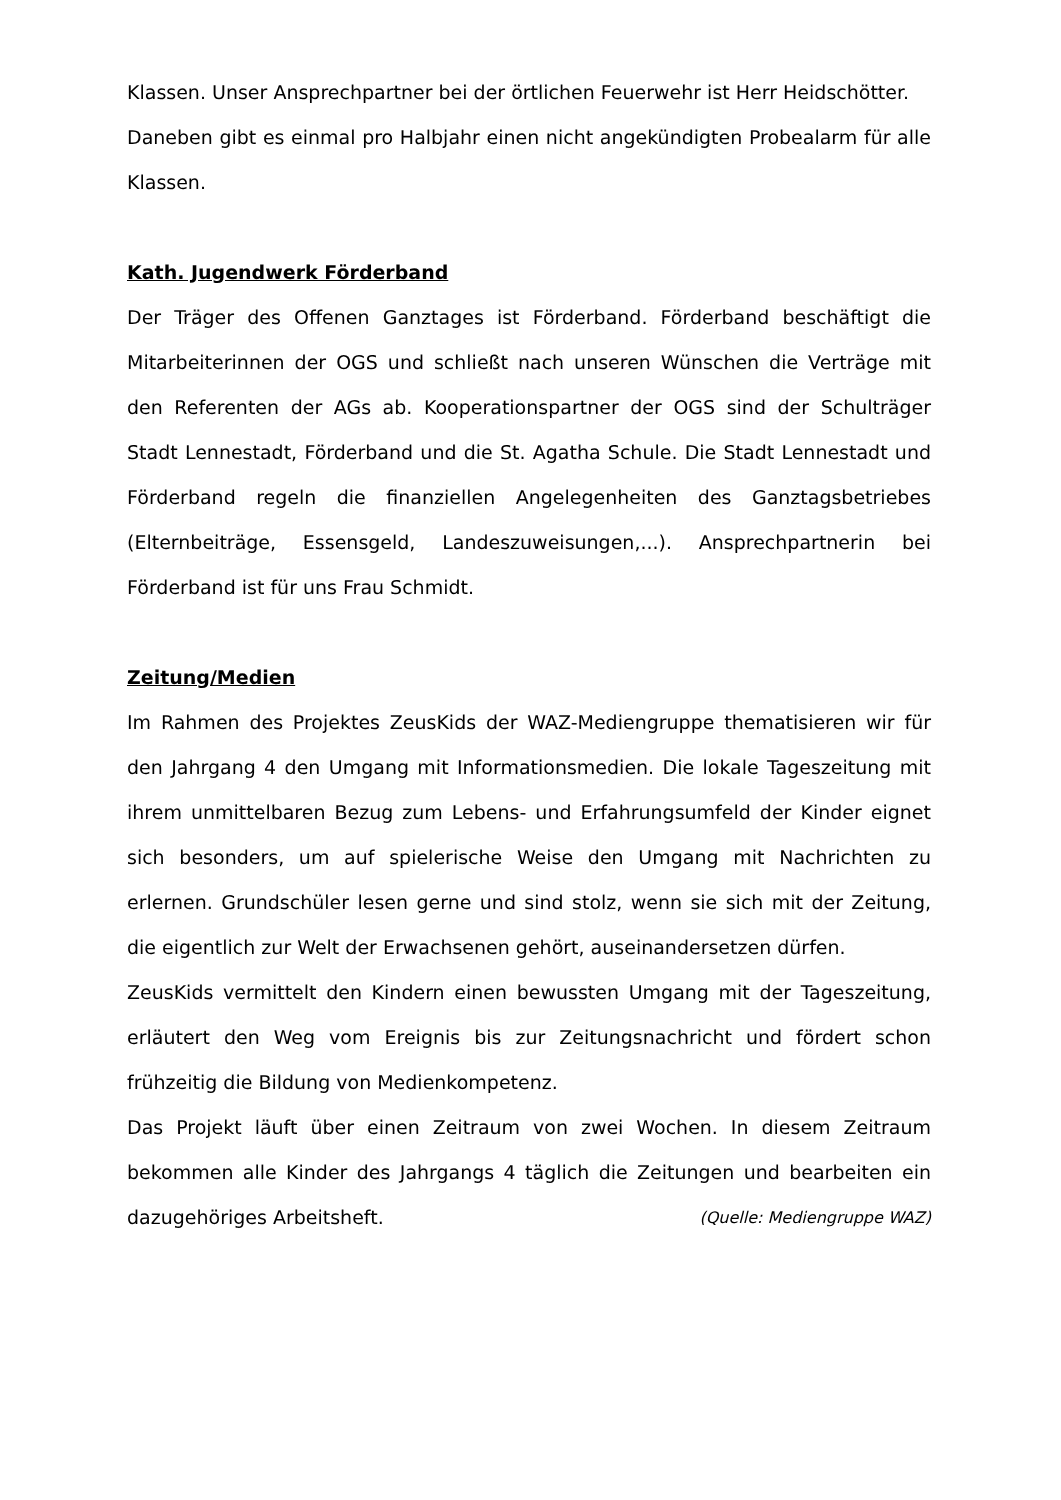Klassen. Unser Ansprechpartner bei der örtlichen Feuerwehr ist Herr Heidschötter.
Daneben gibt es einmal pro Halbjahr einen nicht angekündigten Probealarm für alle Klassen.
Kath. Jugendwerk Förderband
Der Träger des Offenen Ganztages ist Förderband. Förderband beschäftigt die Mitarbeiterinnen der OGS und schließt nach unseren Wünschen die Verträge mit den Referenten der AGs ab. Kooperationspartner der OGS sind der Schulträger Stadt Lennestadt, Förderband und die St. Agatha Schule. Die Stadt Lennestadt und Förderband regeln die finanziellen Angelegenheiten des Ganztagsbetriebes (Elternbeiträge, Essensgeld, Landeszuweisungen,...). Ansprechpartnerin bei Förderband ist für uns Frau Schmidt.
Zeitung/Medien
Im Rahmen des Projektes ZeusKids der WAZ-Mediengruppe thematisieren wir für den Jahrgang 4 den Umgang mit Informationsmedien. Die lokale Tageszeitung mit ihrem unmittelbaren Bezug zum Lebens- und Erfahrungsumfeld der Kinder eignet sich besonders, um auf spielerische Weise den Umgang mit Nachrichten zu erlernen. Grundschüler lesen gerne und sind stolz, wenn sie sich mit der Zeitung, die eigentlich zur Welt der Erwachsenen gehört, auseinandersetzen dürfen.
ZeusKids vermittelt den Kindern einen bewussten Umgang mit der Tageszeitung, erläutert den Weg vom Ereignis bis zur Zeitungsnachricht und fördert schon frühzeitig die Bildung von Medienkompetenz.
Das Projekt läuft über einen Zeitraum von zwei Wochen. In diesem Zeitraum bekommen alle Kinder des Jahrgangs 4 täglich die Zeitungen und bearbeiten ein dazugehöriges Arbeitsheft. (Quelle: Mediengruppe WAZ)